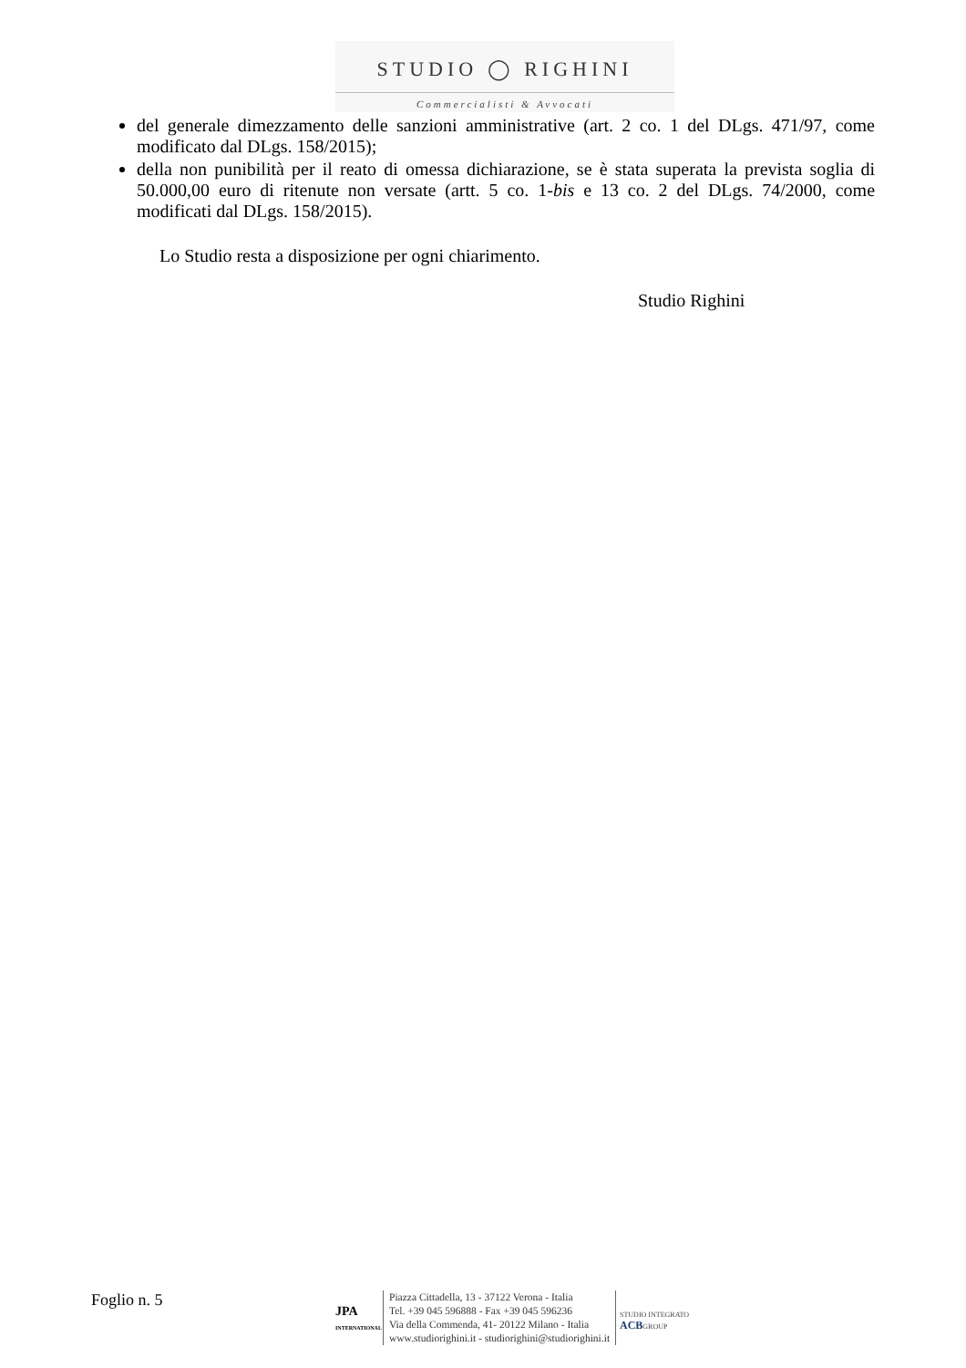STUDIO ◯ RIGHINI
Commercialisti & Avvocati
del generale dimezzamento delle sanzioni amministrative (art. 2 co. 1 del DLgs. 471/97, come modificato dal DLgs. 158/2015);
della non punibilità per il reato di omessa dichiarazione, se è stata superata la prevista soglia di 50.000,00 euro di ritenute non versate (artt. 5 co. 1-bis e 13 co. 2 del DLgs. 74/2000, come modificati dal DLgs. 158/2015).
Lo Studio resta a disposizione per ogni chiarimento.
Studio Righini
Foglio n. 5
JPA
INTERNATIONAL
Piazza Cittadella, 13 - 37122 Verona - Italia
Tel. +39 045 596888 - Fax +39 045 596236
Via della Commenda, 41- 20122 Milano - Italia
www.studiorighini.it - studiorighini@studiorighini.it
STUDIO INTEGRATO
ACBGROUP